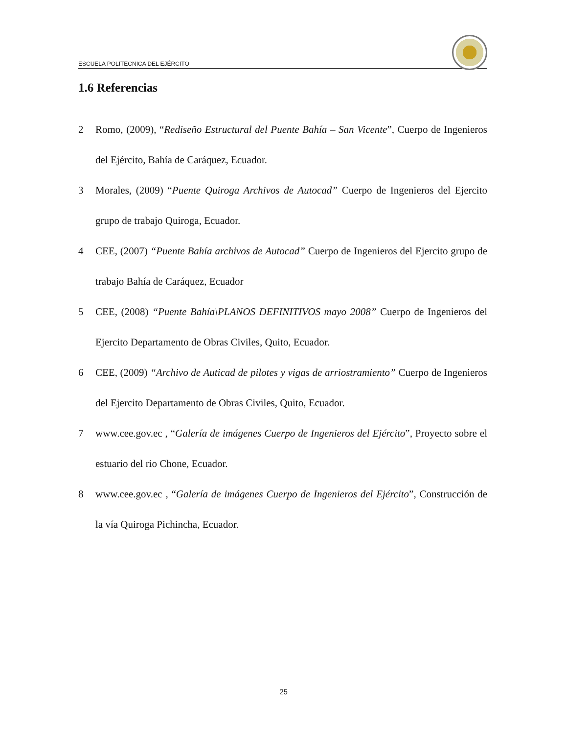ESCUELA POLITECNICA DEL EJÉRCITO
1.6 Referencias
2 Romo, (2009), “Rediseño Estructural del Puente Bahía – San Vicente”, Cuerpo de Ingenieros del Ejército, Bahía de Caráquez, Ecuador.
3 Morales, (2009) “Puente Quiroga Archivos de Autocad” Cuerpo de Ingenieros del Ejercito grupo de trabajo Quiroga, Ecuador.
4 CEE, (2007) “Puente Bahía archivos de Autocad” Cuerpo de Ingenieros del Ejercito grupo de trabajo Bahía de Caráquez, Ecuador
5 CEE, (2008) “Puente Bahía\PLANOS DEFINITIVOS mayo 2008” Cuerpo de Ingenieros del Ejercito Departamento de Obras Civiles, Quito, Ecuador.
6 CEE, (2009) “Archivo de Auticad de pilotes y vigas de arriostramiento” Cuerpo de Ingenieros del Ejercito Departamento de Obras Civiles, Quito, Ecuador.
7 www.cee.gov.ec , “Galería de imágenes Cuerpo de Ingenieros del Ejército”, Proyecto sobre el estuario del rio Chone, Ecuador.
8 www.cee.gov.ec , “Galería de imágenes Cuerpo de Ingenieros del Ejército”, Construcción de la vía Quiroga Pichincha, Ecuador.
25